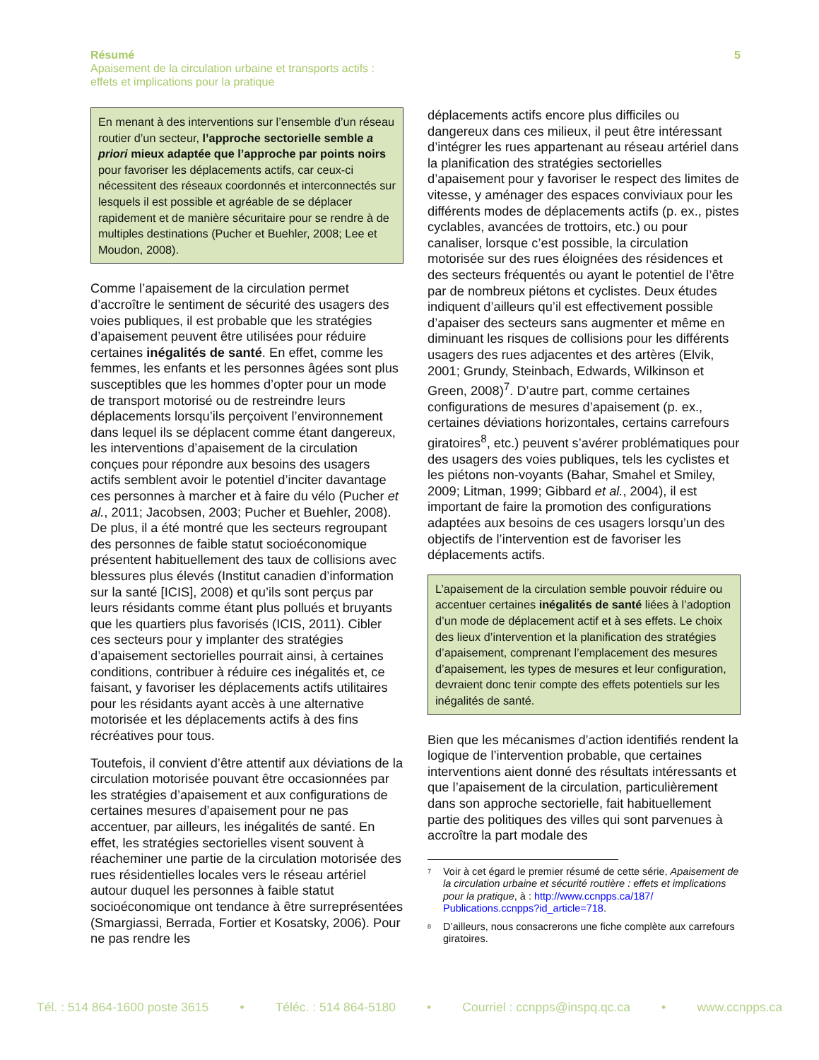Résumé 5
Apaisement de la circulation urbaine et transports actifs :
effets et implications pour la pratique
En menant à des interventions sur l’ensemble d’un réseau routier d’un secteur, l’approche sectorielle semble a priori mieux adaptée que l’approche par points noirs pour favoriser les déplacements actifs, car ceux-ci nécessitent des réseaux coordonnés et interconnectés sur lesquels il est possible et agréable de se déplacer rapidement et de manière sécuritaire pour se rendre à de multiples destinations (Pucher et Buehler, 2008; Lee et Moudon, 2008).
Comme l’apaisement de la circulation permet d’accroître le sentiment de sécurité des usagers des voies publiques, il est probable que les stratégies d’apaisement peuvent être utilisées pour réduire certaines inégalités de santé. En effet, comme les femmes, les enfants et les personnes âgées sont plus susceptibles que les hommes d’opter pour un mode de transport motorisé ou de restreindre leurs déplacements lorsqu’ils perçoivent l’environnement dans lequel ils se déplacent comme étant dangereux, les interventions d’apaisement de la circulation conçues pour répondre aux besoins des usagers actifs semblent avoir le potentiel d’inciter davantage ces personnes à marcher et à faire du vélo (Pucher et al., 2011; Jacobsen, 2003; Pucher et Buehler, 2008). De plus, il a été montré que les secteurs regroupant des personnes de faible statut socioéconomique présentent habituellement des taux de collisions avec blessures plus élevés (Institut canadien d’information sur la santé [ICIS], 2008) et qu’ils sont perçus par leurs résidants comme étant plus pollués et bruyants que les quartiers plus favorisés (ICIS, 2011). Cibler ces secteurs pour y implanter des stratégies d’apaisement sectorielles pourrait ainsi, à certaines conditions, contribuer à réduire ces inégalités et, ce faisant, y favoriser les déplacements actifs utilitaires pour les résidants ayant accès à une alternative motorisée et les déplacements actifs à des fins récréatives pour tous.
Toutefois, il convient d’être attentif aux déviations de la circulation motorisée pouvant être occasionnées par les stratégies d’apaisement et aux configurations de certaines mesures d’apaisement pour ne pas accentuer, par ailleurs, les inégalités de santé. En effet, les stratégies sectorielles visent souvent à réacheminer une partie de la circulation motorisée des rues résidentielles locales vers le réseau artériel autour duquel les personnes à faible statut socioéconomique ont tendance à être surreprésentées (Smargiassi, Berrada, Fortier et Kosatsky, 2006). Pour ne pas rendre les
déplacements actifs encore plus difficiles ou dangereux dans ces milieux, il peut être intéressant d’intégrer les rues appartenant au réseau artériel dans la planification des stratégies sectorielles d’apaisement pour y favoriser le respect des limites de vitesse, y aménager des espaces conviviaux pour les différents modes de déplacements actifs (p. ex., pistes cyclables, avancées de trottoirs, etc.) ou pour canaliser, lorsque c’est possible, la circulation motorisée sur des rues éloignées des résidences et des secteurs fréquentés ou ayant le potentiel de l’être par de nombreux piétons et cyclistes. Deux études indiquent d’ailleurs qu’il est effectivement possible d’apaiser des secteurs sans augmenter et même en diminuant les risques de collisions pour les différents usagers des rues adjacentes et des artères (Elvik, 2001; Grundy, Steinbach, Edwards, Wilkinson et Green, 2008)<sup>7</sup>. D’autre part, comme certaines configurations de mesures d’apaisement (p. ex., certaines déviations horizontales, certains carrefours giratoires<sup>8</sup>, etc.) peuvent s’avérer problématiques pour des usagers des voies publiques, tels les cyclistes et les piétons non-voyants (Bahar, Smahel et Smiley, 2009; Litman, 1999; Gibbard et al., 2004), il est important de faire la promotion des configurations adaptées aux besoins de ces usagers lorsqu’un des objectifs de l’intervention est de favoriser les déplacements actifs.
L’apaisement de la circulation semble pouvoir réduire ou accentuer certaines inégalités de santé liées à l’adoption d’un mode de déplacement actif et à ses effets. Le choix des lieux d’intervention et la planification des stratégies d’apaisement, comprenant l’emplacement des mesures d’apaisement, les types de mesures et leur configuration, devraient donc tenir compte des effets potentiels sur les inégalités de santé.
Bien que les mécanismes d’action identifiés rendent la logique de l’intervention probable, que certaines interventions aient donné des résultats intéressants et que l’apaisement de la circulation, particulièrement dans son approche sectorielle, fait habituellement partie des politiques des villes qui sont parvenues à accroître la part modale des
<sup>7</sup> Voir à cet égard le premier résumé de cette série, Apaisement de la circulation urbaine et sécurité routière : effets et implications pour la pratique, à : http://www.ccnpps.ca/187/ Publications.ccnpps?id_article=718.
<sup>8</sup> D’ailleurs, nous consacrerons une fiche complète aux carrefours giratoires.
Tél. : 514 864-1600 poste 3615 • Téléc. : 514 864-5180 • Courriel : ccnpps@inspq.qc.ca • www.ccnpps.ca